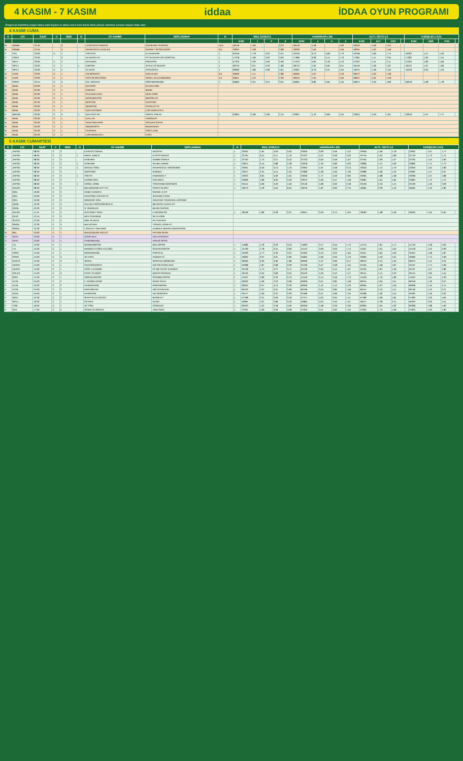4 KASIM - 7 KASIM iddaa İDDAA OYUN PROGRAMI
Simgesi ile belirtilmiş maçlar iddaa sabit bayileri ve iddaa.com'a özel olarak daha yüksek oranlarla sunulan maçları ifade eder.
4 KASIM CUMA
| S | LİG | SAAT | C | MBS | H | EV SAHİBİ | DEPLASMAN | H | MAÇ SONUCU | | | | HANDİKAPLI MS | | | | ALTI / ÜSTÜ 2,5 | | | | KARŞILIKLI GOL | | | |
| --- | --- | --- | --- | --- | --- | --- | --- | --- | --- | --- | --- | --- | --- | --- | --- | --- | --- | --- | --- | --- | --- | --- | --- | --- |
| | | | | | | | | | KOD | 1 | 0 | 2 | KOD | 1 | 0 | 2 | KOD | ALT | ÜST | | KOD | VAR | YOK | |
| B | BRBBL | 22:45 | | 3 | | LEICESTER RIDERS | CHESHIRE PHOENIX | 10,5 | 18146 | 1,06 | | 3,22 | 18149 | 1,58 | | 1,62 | 18153 | 1,66 | 1,54 | | | | | |
| B | BRBBL | 22:45 | | 3 | | NEWCASTLE EAGLES | SURREY SCORCHERS | 9,5 | 18204 | 1,08 | | 3,08 | 18330 | 1,56 | | 1,65 | 18334 | 1,62 | 1,58 | | | | | |
| F | FR1 | 23:00 | C | 1 | | TROYES | AJ AUXERRE | 1 | 52246 | 1,78 | 3,32 | 3,57 | 52249 | 3,13 | 3,58 | 1,73 | 52258 | 1,80 | 1,74 | | 52262 | 1,57 | 1,93 | |
| F | POR3 | 23:00 | | 3 | | ALVERCA FC | FC OLIVEIRA DO HOSPITAL | 1 | 17378 | 1,69 | 3,02 | 3,95 | 17380 | 3,08 | 3,14 | 1,70 | 17381 | 1,47 | 2,05 | | 17382 | 1,95 | 1,54 | |
| F | INCH | 23:00 | C | 2 | | READING | PRESTON | 1 | 57310 | 2,30 | 2,95 | 2,69 | 57313 | 4,84 | 3,78 | 1,42 | 57322 | 1,51 | 2,11 | | 57325 | 1,80 | 1,66 | |
| F | ISPL1 | 23:00 | C | 1 | 1 | GIRONA | ATHLETIC BILBAO | 1 | 48710 | 3,31 | 3,20 | 1,89 | 48713 | 1,64 | 3,56 | 3,51 | 49149 | 1,66 | 1,87 | | 49152 | 1,67 | 1,80 | |
| F | ISPL2 | 23:00 | C | 2 | | ALAVES | ZARAGOZA | 1 | 09993 | 1,89 | 2,96 | 3,61 | 10061 | 3,79 | 3,31 | 1,64 | 10075 | 1,39 | 2,40 | | 10078 | 2,05 | 1,50 | |
| B | EURL | 23:00 | C | 1 | | AS MONACO | KIZILYILDIZ | 9,5 | 56563 | 1,11 | | 2,86 | 56565 | 1,67 | | 1,53 | 56572 | 1,62 | 1,58 | | | | | |
| B | EURL | 23:00 | C | 1 | | VIRTUS BOLOGNA | ASVEL VILLEURBANNE | 5,5 | 56611 | 1,22 | | 2,33 | 56615 | 1,55 | | 1,65 | 56621 | 1,61 | 1,59 | | | | | |
| F | PORP | 23:15 | C | 3 | | GIL VICENTE | PORTIMONENSE | 1 | 56662 | 2,01 | 3,15 | 3,04 | 56665 | 3,86 | 3,65 | 1,55 | 56674 | 1,65 | 1,89 | | 56678 | 1,68 | 1,78 | |
| B | BABL | 02:00 | C | 1 | | DETROIT | CLEVELAND | | | | | | | | | | | | | | | | | |
| B | BABL | 02:00 | C | 1 | | INDIANA | MIAMI | | | | | | | | | | | | | | | | | |
| B | BABL | 02:00 | C | 1 | | PHILADELPHIA | NEW YORK | | | | | | | | | | | | | | | | | |
| B | BABL | 02:00 | C | 1 | | WASHINGTON | BROOKLYN | | | | | | | | | | | | | | | | | |
| B | BABL | 02:30 | C | 1 | | BOSTON | CHICAGO | | | | | | | | | | | | | | | | | |
| B | BABL | 03:00 | C | 1 | | MEMPHIS | CHARLOTTE | | | | | | | | | | | | | | | | | |
| B | BABL | 03:00 | C | 1 | | SAN ANTONIO | LOS ANGELES C | | | | | | | | | | | | | | | | | |
| F | BRESB | 03:00 | C | 3 | 1 | NAUTICO PE | PONTE PRETA | 1 | 23904 | 2,66 | 2,99 | 2,15 | 23907 | 1,42 | 3,69 | 4,31 | 23916 | 1,63 | 1,81 | | 23919 | 1,67 | 1,77 | |
| B | BABL | 03:30 | C | 1 | | DALLAS | TORONTO | | | | | | | | | | | | | | | | | |
| B | BABL | 03:30 | C | 1 | | NEW ORLEANS | GOLDEN STATE | | | | | | | | | | | | | | | | | |
| B | BABL | 05:00 | C | 1 | | MINNESOTA | MILWAUKEE | | | | | | | | | | | | | | | | | |
| B | BABL | 05:00 | C | 1 | | PHOENIX | PORTLAND | | | | | | | | | | | | | | | | | |
| B | BABL | 05:30 | C | 1 | | LOS ANGELES L | UTAH | | | | | | | | | | | | | | | | | |
5 KASIM CUMARTESİ
| S | LİG | SAAT | C | MBS | H | EV SAHİBİ | DEPLASMAN | H | MAÇ SONUCU | | | | HANDİKAPLI MS | | | | ALTI / ÜSTÜ 2,5 | | | | KARŞILIKLI GOL | | | |
| --- | --- | --- | --- | --- | --- | --- | --- | --- | --- | --- | --- | --- | --- | --- | --- | --- | --- | --- | --- | --- | --- | --- | --- | --- |
| F | JAPON | 08:00 | C | 3 | | CEREZO OSAKA | NAGOYA | 1 | 22634 | 1,94 | 3,00 | 3,05 | 22650 | 3,69 | 3,56 | 1,52 | 22659 | 1,66 | 1,78 | | 22662 | 1,67 | 1,77 | |
| F | JAPON | 08:00 | C | 3 | 1 | IWATA JUBILO | KYOTO SANGA | 1 | 22704 | 3,51 | 3,11 | 1,76 | 22707 | 1,67 | 3,39 | 3,20 | 22716 | 1,64 | 1,80 | | 22719 | 1,72 | 1,71 | |
| F | JAPON | 08:00 | C | 3 | | KASHIMA | GAMBA OSAKA | 1 | 22750 | 1,75 | 3,21 | 3,42 | 22753 | 3,03 | 3,59 | 1,67 | 22762 | 1,90 | 1,57 | | 22765 | 1,54 | 1,95 | |
| F | JAPON | 08:00 | C | 3 | 1 | KASHIWA | SH BELLMARE | 1 | 22874 | 2,44 | 2,88 | 2,38 | 22878 | 1,33 | 3,86 | 5,06 | 22886 | 1,57 | 1,90 | | 22890 | 1,71 | 1,72 | |
| F | JAPON | 08:00 | C | 3 | 1 | SAGAN TOSU | SANFRECCE HIROSHIMA | 1 | 22931 | 3,50 | 3,13 | 1,76 | 22934 | 1,67 | 3,48 | 3,13 | 22943 | 1,74 | 1,70 | | 22946 | 1,64 | 1,80 | |
| F | JAPON | 08:00 | C | 3 | | SAPPORO | SHIMIZU | 1 | 22977 | 2,31 | 3,15 | 2,35 | 22980 | 4,48 | 4,06 | 1,36 | 22989 | 1,96 | 1,53 | | 22992 | 1,47 | 2,07 | |
| F | JAPON | 08:00 | C | 3 | 1 | TOKYO | KAWASAKI F | 1 | 23023 | 3,81 | 3,30 | 1,64 | 23026 | 1,77 | 3,49 | 2,82 | 23035 | 1,88 | 1,58 | | 23038 | 1,57 | 1,88 | |
| F | JAPON | 08:00 | C | 3 | | URAWA RED | FUKUOKA | 1 | 23069 | 1,86 | 3,00 | 3,29 | 23072 | 3,49 | 3,47 | 1,58 | 23081 | 1,61 | 1,84 | | 23084 | 1,72 | 1,72 | |
| F | JAPON | 08:00 | C | 3 | 1 | VISSEL KOBE | YOKOHAMA MARINOS | 1 | 23115 | 4,06 | 3,49 | 1,56 | 23118 | 1,89 | 3,63 | 2,48 | 23126 | 2,19 | 1,41 | | 23130 | 1,46 | 2,09 | |
| F | AVUSA | 09:00 | C | 3 | | MELBOURNE CITY FC | PERTH GLORY | 1 | 18473 | 1,29 | 4,55 | 6,64 | 18476 | 1,87 | 3,60 | 2,75 | 18484 | 2,30 | 1,43 | | 18494 | 1,70 | 1,82 | |
| F | ÇİN1 | 10:00 | C | 3 | | HEBEI KUNGFU | SHANG JI CIT | | | | | | | | | | | | | | | | | |
| F | ÇİN1 | 10:00 | C | 3 | | NANTONG ZHIYUN FC | SHAANXI CHAN | | | | | | | | | | | | | | | | | |
| F | ÇİN1 | 10:00 | C | 3 | | QINGDAO JON. | XINJIANG TIANSHAN LEOPARD | | | | | | | | | | | | | | | | | |
| F | ÇİNSL | 10:30 | C | 3 | | DALIAN PROFESSIONALS | MEIZHOU HAKKA FC | | | | | | | | | | | | | | | | | |
| F | ÇİNSL | 10:30 | C | 3 | | S. SHENHUA | BEIJIN GUOAN | | | | | | | | | | | | | | | | | |
| F | AVUSA | 11:45 | C | 3 | | W.SYDNEY WAN. | C.MARINERS | 1 | 18548 | 1,86 | 3,28 | 3,31 | 18551 | 3,26 | 3,74 | 1,65 | 18560 | 1,98 | 1,59 | | 18563 | 1,55 | 2,05 | |
| F | ÇEK2 | 12:15 | C | 3 | | MFK CHRUDIM | SK VLASIM | | | | | | | | | | | | | | | | | |
| F | SLOV2 | 12:30 | C | 3 | | MSK ZILINA B | FK PUCHOV | | | | | | | | | | | | | | | | | |
| F | SİNGK | 12:30 | C | 3 | | BALESTIER | YOUNG LIONS FC | | | | | | | | | | | | | | | | | |
| F | SİNGK | 12:30 | C | 3 | | LION CITY SAILORS | ALBIREX NIIGATA SINGAPORE | | | | | | | | | | | | | | | | | |
| B | BSL | 13:00 | C | 1 | | BAHÇEŞEHİR KOLEJİ | PETKİM SPOR | | | | | | | | | | | | | | | | | |
| V | VEFE | 13:00 | C | 1 | | ÇİZRE BLD | GALATASARAY | | | | | | | | | | | | | | | | | |
| V | VEFE | 13:00 | C | 1 | | FENERBAHÇE | ARKAS SPOR | | | | | | | | | | | | | | | | | |
| F | T1L | 13:30 | C | 1 | | BODRUMSPOR | BOLUSPOR | 1 | 14686 | 1,78 | 3,33 | 3,53 | 14693 | 3,17 | 3,55 | 1,73 | 14713 | 1,81 | 1,71 | | 14716 | 1,58 | 2,00 | |
| F | T1L | 13:30 | C | 1 | | MANİSA FUTBOL KULÜBÜ | SAKARYASPOR | 1 | 15139 | 1,78 | 3,31 | 3,60 | 15142 | 3,09 | 3,63 | 1,74 | 15467 | 1,91 | 1,65 | | 15478 | 1,52 | 2,09 | |
| F | POR2 | 14:00 | C | 1 | | MOREIRENSE | PORTO B | 1 | 25329 | 1,77 | 3,20 | 3,37 | 25332 | 3,13 | 3,52 | 1,65 | 25341 | 1,81 | 1,63 | | 25344 | 1,58 | 1,87 | |
| F | POR3 | 14:00 | C | 3 | | AD FAFE | ANADIA FC | 1 | 25692 | 2,07 | 2,91 | 2,85 | 25694 | 4,06 | 3,50 | 1,43 | 25695 | 1,50 | 1,91 | | 25696 | 1,74 | 1,69 | |
| F | RUSYA | 14:00 | C | 3 | 1 | SOCHI | SPARTAK MOSKOVA | 1 | 09356 | 2,93 | 3,36 | 1,98 | 09359 | 1,57 | 3,96 | 3,47 | 09370 | 2,15 | 1,50 | | 09374 | 1,41 | 2,24 | |
| F | UKRAY | 14:00 | C | 1 | | OLEKSANDRIYA | KOLOS KOVALIVKA | 1 | 34098 | 1,87 | 2,98 | 3,29 | 34100 | 3,47 | 3,38 | 1,55 | 34105 | 1,58 | 1,87 | | 34107 | 1,74 | 1,69 | |
| F | UKRAY | 14:00 | C | 1 | | ZORY LUHANSK | FC METALIST KHARKIV | 1 | 34128 | 1,72 | 3,27 | 3,47 | 34130 | 2,94 | 3,44 | 1,67 | 34135 | 1,87 | 1,59 | | 34137 | 1,57 | 1,89 | |
| F | POLEK | 14:30 | C | 3 | | PIAST GLIWICE | WARTA POZNAN | 1 | 26129 | 2,04 | 2,80 | 3,04 | 26132 | 4,26 | 3,42 | 1,47 | 26141 | 1,41 | 2,20 | | 26144 | 1,95 | 1,54 | |
| F | SÜPL | 14:30 | C | 1 | | GİRESUNSPOR | İSTANBULSPOR | 1 | 41537 | 1,80 | 3,26 | 3,73 | 41540 | 3,14 | 3,56 | 1,73 | 41549 | 1,76 | 1,80 | | 41552 | 1,61 | 1,93 | |
| F | AL2B | 15:00 | C | 2 | | F. DÜSSELDORF | SAINT PAULI | 1 | 60003 | 1,96 | 3,23 | 3,08 | 60006 | 3,51 | 3,85 | 1,58 | 60015 | 1,95 | 1,61 | | 60018 | 1,49 | 2,07 | |
| F | AL2B | 15:00 | C | 2 | | HEIDENHEIM | PADERBORN | 1 | 60053 | 2,57 | 3,13 | 2,29 | 60056 | 1,42 | 4,15 | 4,33 | 60065 | 1,97 | 1,59 | | 60068 | 1,45 | 2,14 | |
| F | AL2B | 15:00 | C | 2 | | KARLSRUHE | HOLSTEIN KIEL | 1 | 60103 | 1,97 | 3,31 | 2,99 | 60106 | 3,45 | 3,85 | 1,58 | 60115 | 2,10 | 1,51 | | 60118 | 1,42 | 2,21 | |
| F | DAN1 | 15:00 | C | 1 | | HVIDOVRE | HELSINGOER | 1 | 32477 | 1,90 | 3,25 | 2,93 | 32480 | 3,41 | 3,69 | 1,55 | 32489 | 1,95 | 1,54 | | 32492 | 1,49 | 2,02 | |
| F | INCH | 15:30 | C | 2 | | SHEFFIELD UNITED | BURNLEY | 1 | 57468 | 2,31 | 3,09 | 2,59 | 57471 | 4,64 | 3,94 | 1,41 | 57480 | 1,69 | 1,84 | | 57483 | 1,63 | 1,84 | |
| F | ISPL1 | 16:00 | C | 1 | | GETAFE | CADİZ | 1 | 49381 | 1,97 | 2,86 | 3,46 | 49384 | 4,04 | 3,40 | 1,57 | 49417 | 1,39 | 2,41 | | 49420 | 2,03 | 1,51 | |
| F | ITSB | 16:00 | C | 1 | | AC PİSA | COSENZA | 1 | 60353 | 1,52 | 3,48 | 4,95 | 60356 | 2,58 | 3,29 | 2,06 | 60365 | 1,64 | 1,92 | | 60368 | 1,88 | 1,60 | |
| F | ÇEK | 17:00 | C | 3 | | SIGMA OLOMOUC | JABLONEC | 1 | 27931 | 1,90 | 3,06 | 3,08 | 27934 | 3,51 | 3,60 | 1,55 | 27950 | 1,75 | 1,68 | | 27953 | 1,60 | 1,80 | |